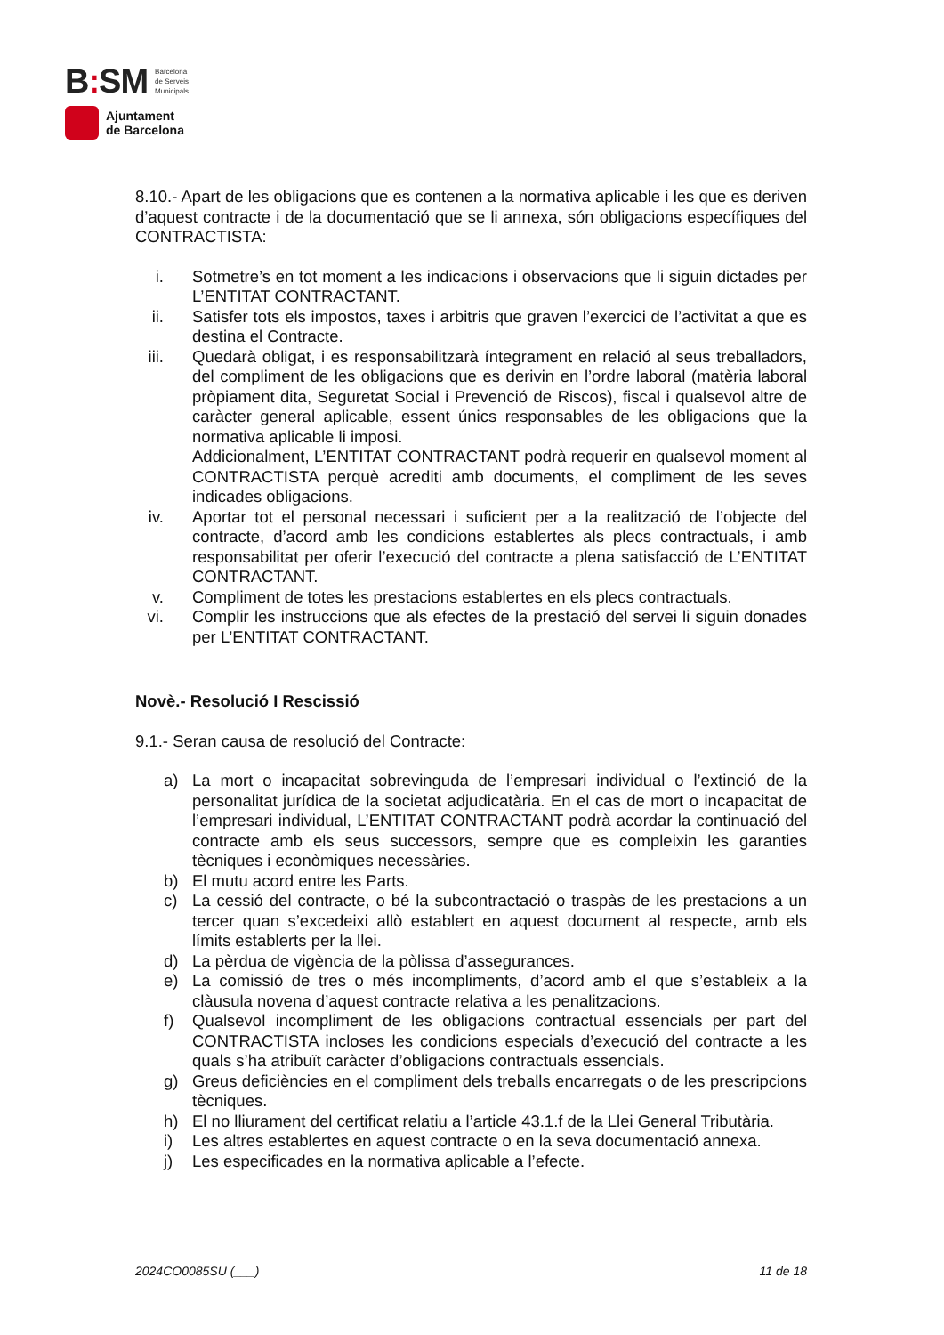B: SM Barcelona
de Serveis
Municipals
Ajuntament
de Barcelona
8.10.- Apart de les obligacions que es contenen a la normativa aplicable i les que es deriven d’aquest contracte i de la documentació que se li annexa, són obligacions específiques del CONTRACTISTA:
i. Sotmetre’s en tot moment a les indicacions i observacions que li siguin dictades per L’ENTITAT CONTRACTANT.
ii. Satisfer tots els impostos, taxes i arbitris que graven l’exercici de l’activitat a que es destina el Contracte.
iii. Quedarà obligat, i es responsabilitzarà íntegrament en relació al seus treballadors, del compliment de les obligacions que es derivin en l’ordre laboral (matèria laboral pròpiament dita, Seguretat Social i Prevenció de Riscos), fiscal i qualsevol altre de caràcter general aplicable, essent únics responsables de les obligacions que la normativa aplicable li imposi.
Addicionalment, L’ENTITAT CONTRACTANT podrà requerir en qualsevol moment al CONTRACTISTA perquè acrediti amb documents, el compliment de les seves indicades obligacions.
iv. Aportar tot el personal necessari i suficient per a la realització de l’objecte del contracte, d’acord amb les condicions establertes als plecs contractuals, i amb responsabilitat per oferir l’execució del contracte a plena satisfacció de L’ENTITAT CONTRACTANT.
v. Compliment de totes les prestacions establertes en els plecs contractuals.
vi. Complir les instruccions que als efectes de la prestació del servei li siguin donades per L’ENTITAT CONTRACTANT.
Novè.- Resolució I Rescissió
9.1.- Seran causa de resolució del Contracte:
a) La mort o incapacitat sobrevinguda de l’empresari individual o l’extinció de la personalitat jurídica de la societat adjudicatària. En el cas de mort o incapacitat de l’empresari individual, L’ENTITAT CONTRACTANT podrà acordar la continuació del contracte amb els seus successors, sempre que es compleixin les garanties tècniques i econòmiques necessàries.
b) El mutu acord entre les Parts.
c) La cessió del contracte, o bé la subcontractació o traspàs de les prestacions a un tercer quan s’excedeixi allò establert en aquest document al respecte, amb els límits establerts per la llei.
d) La pèrdua de vigència de la pòlissa d’assegurances.
e) La comissió de tres o més incompliments, d’acord amb el que s’estableix a la clàusula novena d’aquest contracte relativa a les penalitzacions.
f) Qualsevol incompliment de les obligacions contractual essencials per part del CONTRACTISTA incloses les condicions especials d’execució del contracte a les quals s’ha atribuït caràcter d’obligacions contractuals essencials.
g) Greus deficiències en el compliment dels treballs encarregats o de les prescripcions tècniques.
h) El no lliurament del certificat relatiu a l’article 43.1.f de la Llei General Tributària.
i) Les altres establertes en aquest contracte o en la seva documentació annexa.
j) Les especificades en la normativa aplicable a l’efecte.
2024CO0085SU (___) 11 de 18